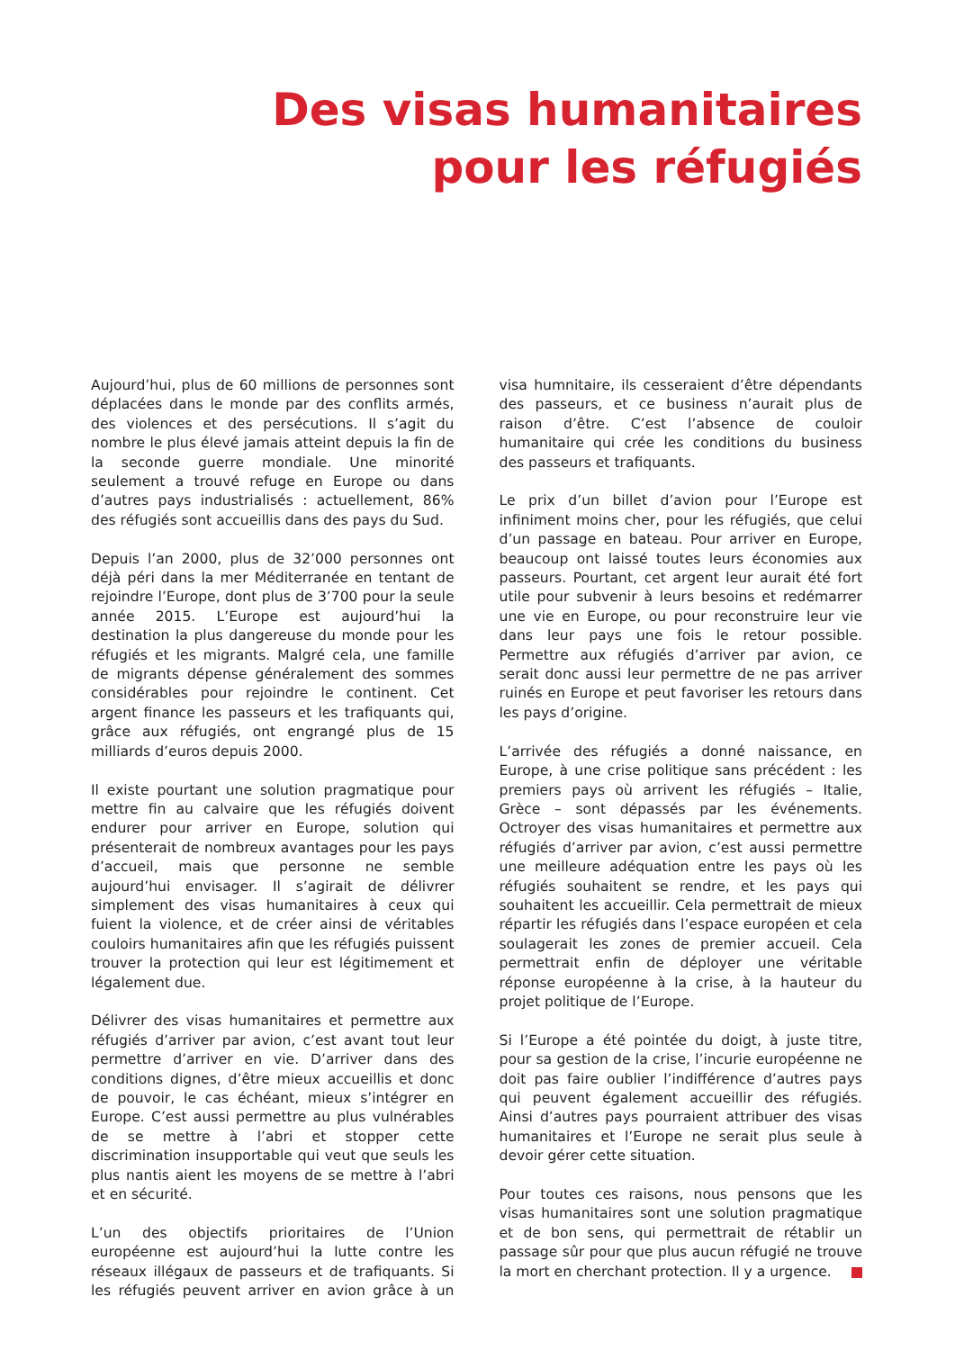Des visas humanitaires
pour les réfugiés
Aujourd’hui, plus de 60 millions de personnes sont déplacées dans le monde par des conflits armés, des violences et des persécutions. Il s’agit du nombre le plus élevé jamais atteint depuis la fin de la seconde guerre mondiale. Une minorité seulement a trouvé refuge en Europe ou dans d’autres pays industrialisés : actuellement, 86% des réfugiés sont accueillis dans des pays du Sud.
Depuis l’an 2000, plus de 32’000 personnes ont déjà péri dans la mer Méditerranée en tentant de rejoindre l’Europe, dont plus de 3’700 pour la seule année 2015. L’Europe est aujourd’hui la destination la plus dangereuse du monde pour les réfugiés et les migrants. Malgré cela, une famille de migrants dépense généralement des sommes considérables pour rejoindre le continent. Cet argent finance les passeurs et les trafiquants qui, grâce aux réfugiés, ont engrangé plus de 15 milliards d’euros depuis 2000.
Il existe pourtant une solution pragmatique pour mettre fin au calvaire que les réfugiés doivent endurer pour arriver en Europe, solution qui présenterait de nombreux avantages pour les pays d’accueil, mais que personne ne semble aujourd’hui envisager. Il s’agirait de délivrer simplement des visas humanitaires à ceux qui fuient la violence, et de créer ainsi de véritables couloirs humanitaires afin que les réfugiés puissent trouver la protection qui leur est légitimement et légalement due.
Délivrer des visas humanitaires et permettre aux réfugiés d’arriver par avion, c’est avant tout leur permettre d’arriver en vie. D’arriver dans des conditions dignes, d’être mieux accueillis et donc de pouvoir, le cas échéant, mieux s’intégrer en Europe. C’est aussi permettre au plus vulnérables de se mettre à l’abri et stopper cette discrimination insupportable qui veut que seuls les plus nantis aient les moyens de se mettre à l’abri et en sécurité.
L’un des objectifs prioritaires de l’Union européenne est aujourd’hui la lutte contre les réseaux illégaux de passeurs et de trafiquants. Si les réfugiés peuvent arriver en avion grâce à un visa humnitaire, ils cesseraient d’être dépendants des passeurs, et ce business n’aurait plus de raison d’être. C’est l’absence de couloir humanitaire qui crée les conditions du business des passeurs et trafiquants.
Le prix d’un billet d’avion pour l’Europe est infiniment moins cher, pour les réfugiés, que celui d’un passage en bateau. Pour arriver en Europe, beaucoup ont laissé toutes leurs économies aux passeurs. Pourtant, cet argent leur aurait été fort utile pour subvenir à leurs besoins et redémarrer une vie en Europe, ou pour reconstruire leur vie dans leur pays une fois le retour possible. Permettre aux réfugiés d’arriver par avion, ce serait donc aussi leur permettre de ne pas arriver ruinés en Europe et peut favoriser les retours dans les pays d’origine.
L’arrivée des réfugiés a donné naissance, en Europe, à une crise politique sans précédent : les premiers pays où arrivent les réfugiés – Italie, Grèce – sont dépassés par les événements. Octroyer des visas humanitaires et permettre aux réfugiés d’arriver par avion, c’est aussi permettre une meilleure adéquation entre les pays où les réfugiés souhaitent se rendre, et les pays qui souhaitent les accueillir. Cela permettrait de mieux répartir les réfugiés dans l’espace européen et cela soulagerait les zones de premier accueil. Cela permettrait enfin de déployer une véritable réponse européenne à la crise, à la hauteur du projet politique de l’Europe.
Si l’Europe a été pointée du doigt, à juste titre, pour sa gestion de la crise, l’incurie européenne ne doit pas faire oublier l’indifférence d’autres pays qui peuvent également accueillir des réfugiés. Ainsi d’autres pays pourraient attribuer des visas humanitaires et l’Europe ne serait plus seule à devoir gérer cette situation.
Pour toutes ces raisons, nous pensons que les visas humanitaires sont une solution pragmatique et de bon sens, qui permettrait de rétablir un passage sûr pour que plus aucun réfugié ne trouve la mort en cherchant protection. Il y a urgence.